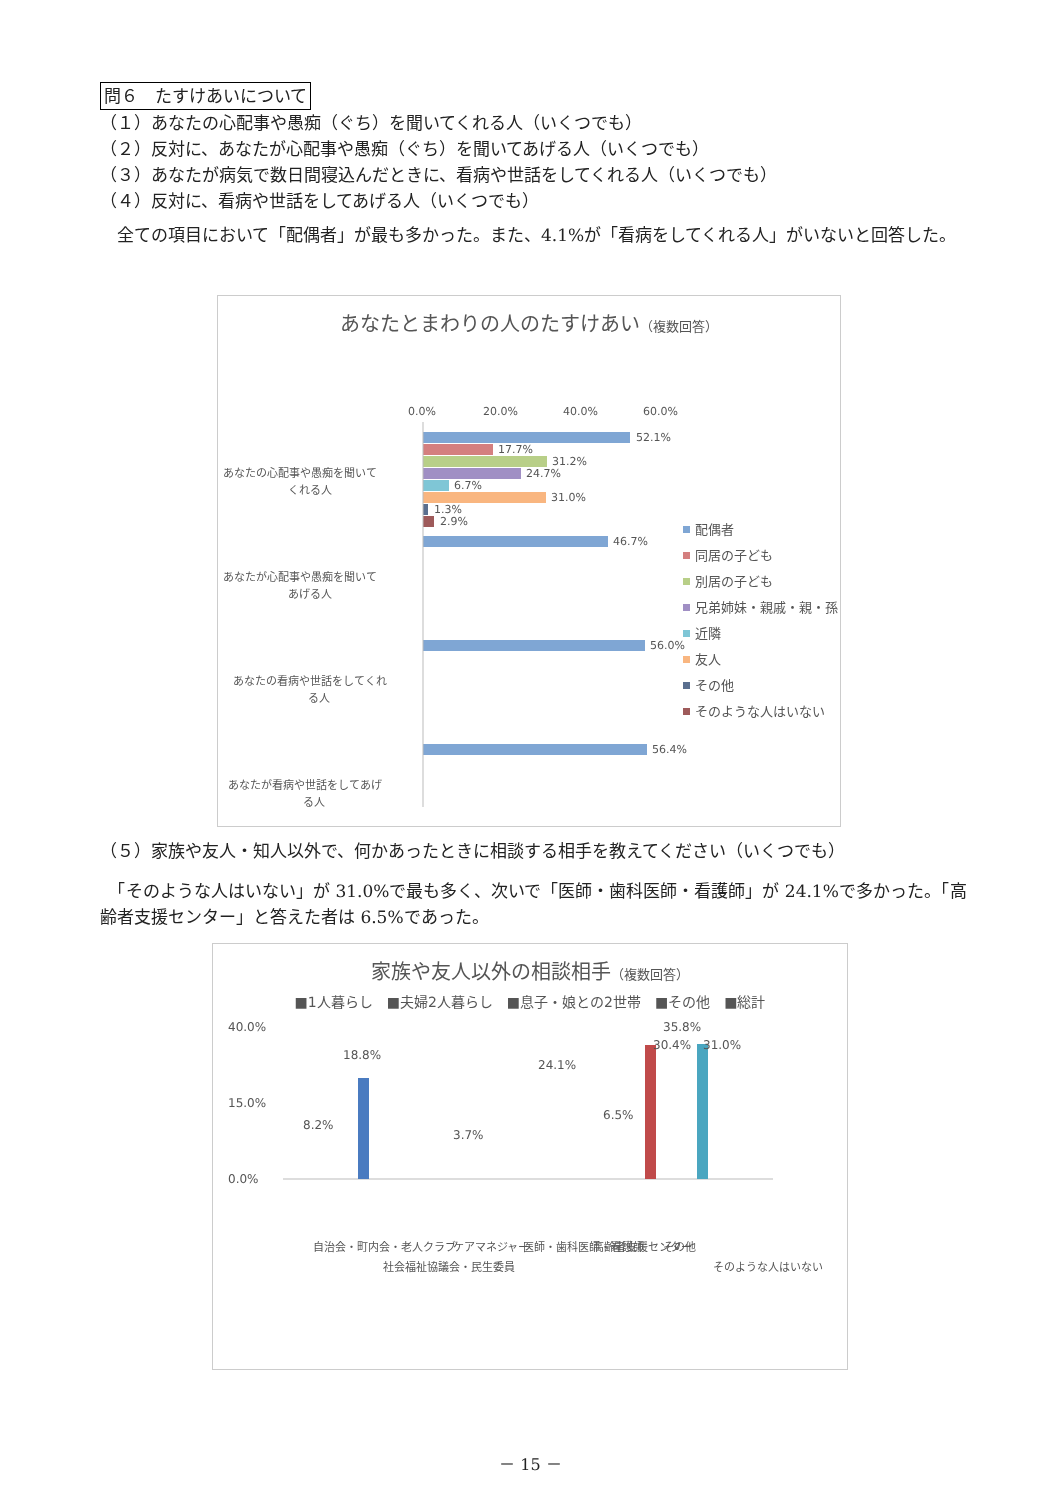問６　たすけあいについて
（１）あなたの心配事や愚痴（ぐち）を聞いてくれる人（いくつでも）
（２）反対に、あなたが心配事や愚痴（ぐち）を聞いてあげる人（いくつでも）
（３）あなたが病気で数日間寝込んだときに、看病や世話をしてくれる人（いくつでも）
（４）反対に、看病や世話をしてあげる人（いくつでも）
　全ての項目において「配偶者」が最も多かった。また、4.1%が「看病をしてくれる人」がいないと回答した。
あなたとまわりの人のたすけあい（複数回答）
0.0%
20.0%
40.0%
60.0%
あなたの心配事や愚痴を聞いて
くれる人
あなたが心配事や愚痴を聞いて
あげる人
あなたの看病や世話をしてくれ
る人
あなたが看病や世話をしてあげ
る人
52.1%
17.7%
31.2%
24.7%
6.7%
31.0%
1.3%
2.9%
46.7%
56.0%
56.4%
配偶者
同居の子ども
別居の子ども
兄弟姉妹・親戚・親・孫
近隣
友人
その他
そのような人はいない
（５）家族や友人・知人以外で、何かあったときに相談する相手を教えてください（いくつでも）
　「そのような人はいない」が 31.0%で最も多く、次いで「医師・歯科医師・看護師」が 24.1%で多かった。「高齢者支援センター」と答えた者は 6.5%であった。
家族や友人以外の相談相手（複数回答）
■1人暮らし　■夫婦2人暮らし　■息子・娘との2世帯　■その他　■総計
40.0%
15.0%
0.0%
18.8%
35.8%
31.0%
自治会・町内会・老人クラブ
社会福祉協議会・民生委員
ケアマネジャー
医師・歯科医師・看護師
高齢者支援センター
その他
そのような人はいない
8.2%
3.7%
24.1%
6.5%
30.4%
－ 15 －